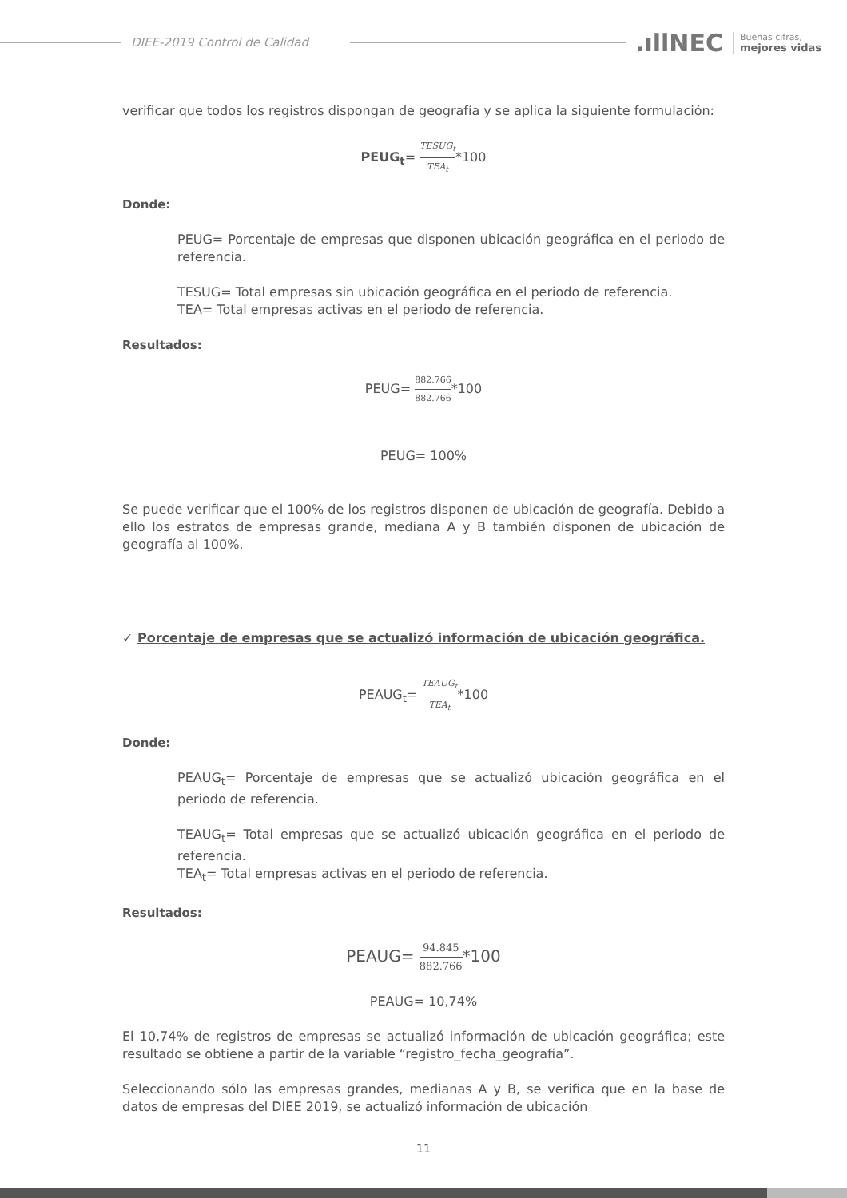DIEE-2019 Control de Calidad
.ıllNEC
Buenas cifras,
mejores vidas
verificar que todos los registros dispongan de geografía y se aplica la siguiente formulación:
PEUG<sub>t</sub>= TESUG<sub>t</sub> TEA<sub>t</sub>*100
Donde:
PEUG= Porcentaje de empresas que disponen ubicación geográfica en el periodo de referencia.
TESUG= Total empresas sin ubicación geográfica en el periodo de referencia.
TEA= Total empresas activas en el periodo de referencia.
Resultados:
PEUG= 882.766 882.766*100
PEUG= 100%
Se puede verificar que el 100% de los registros disponen de ubicación de geografía. Debido a ello los estratos de empresas grande, mediana A y B también disponen de ubicación de geografía al 100%.
✓ Porcentaje de empresas que se actualizó información de ubicación geográfica.
PEAUG<sub>t</sub>= TEAUG<sub>t</sub> TEA<sub>t</sub>*100
Donde:
PEAUG<sub>t</sub>= Porcentaje de empresas que se actualizó ubicación geográfica en el periodo de referencia.
TEAUG<sub>t</sub>= Total empresas que se actualizó ubicación geográfica en el periodo de referencia.
TEA<sub>t</sub>= Total empresas activas en el periodo de referencia.
Resultados:
PEAUG= 94.845 882.766*100
PEAUG= 10,74%
El 10,74% de registros de empresas se actualizó información de ubicación geográfica; este resultado se obtiene a partir de la variable “registro_fecha_geografia”.
Seleccionando sólo las empresas grandes, medianas A y B, se verifica que en la base de datos de empresas del DIEE 2019, se actualizó información de ubicación
11